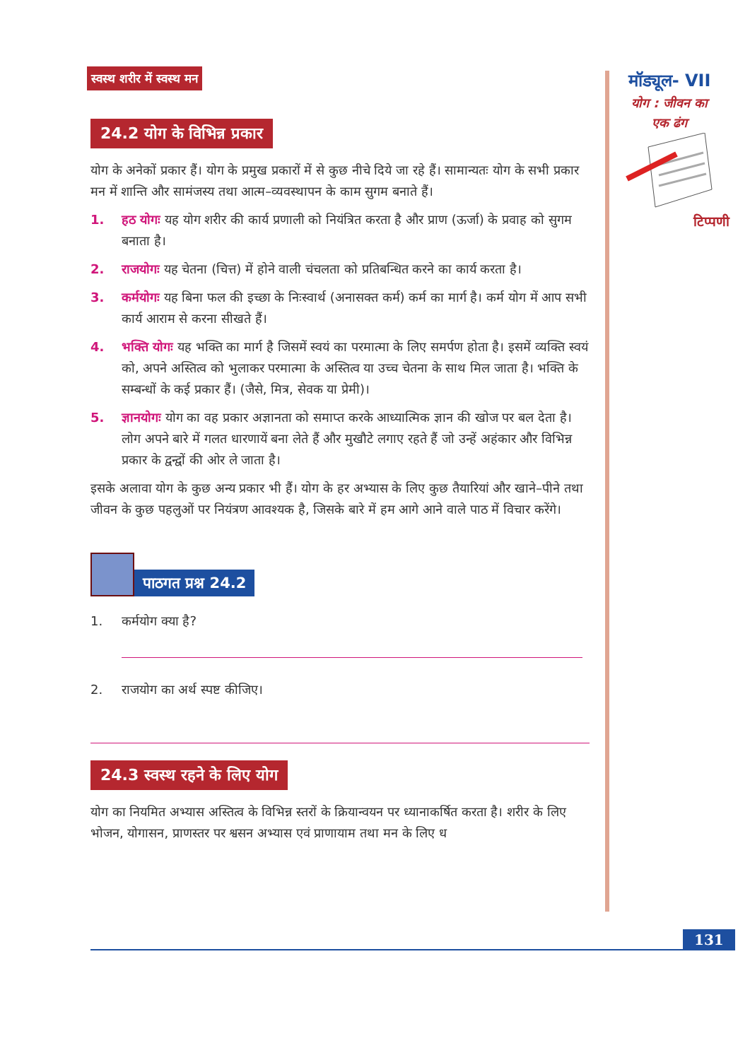स्वस्थ शरीर में स्वस्थ मन
24.2 योग के विभिन्न प्रकार
योग के अनेकों प्रकार हैं। योग के प्रमुख प्रकारों में से कुछ नीचे दिये जा रहे हैं। सामान्यतः योग के सभी प्रकार मन में शान्ति और सामंजस्य तथा आत्म–व्यवस्थापन के काम सुगम बनाते हैं।
1. हठ योगः यह योग शरीर की कार्य प्रणाली को नियंत्रित करता है और प्राण (ऊर्जा) के प्रवाह को सुगम बनाता है।
2. राजयोगः यह चेतना (चित्त) में होने वाली चंचलता को प्रतिबन्धित करने का कार्य करता है।
3. कर्मयोगः यह बिना फल की इच्छा के निःस्वार्थ (अनासक्त कर्म) कर्म का मार्ग है। कर्म योग में आप सभी कार्य आराम से करना सीखते हैं।
4. भक्ति योगः यह भक्ति का मार्ग है जिसमें स्वयं का परमात्मा के लिए समर्पण होता है। इसमें व्यक्ति स्वयं को, अपने अस्तित्व को भुलाकर परमात्मा के अस्तित्व या उच्च चेतना के साथ मिल जाता है। भक्ति के सम्बन्धों के कई प्रकार हैं। (जैसे, मित्र, सेवक या प्रेमी)।
5. ज्ञानयोगः योग का वह प्रकार अज्ञानता को समाप्त करके आध्यात्मिक ज्ञान की खोज पर बल देता है। लोग अपने बारे में गलत धारणायें बना लेते हैं और मुखौटे लगाए रहते हैं जो उन्हें अहंकार और विभिन्न प्रकार के द्वन्द्वों की ओर ले जाता है।
इसके अलावा योग के कुछ अन्य प्रकार भी हैं। योग के हर अभ्यास के लिए कुछ तैयारियां और खाने–पीने तथा जीवन के कुछ पहलुओं पर नियंत्रण आवश्यक है, जिसके बारे में हम आगे आने वाले पाठ में विचार करेंगे।
पाठगत प्रश्न 24.2
1. कर्मयोग क्या है?
2. राजयोग का अर्थ स्पष्ट कीजिए।
24.3 स्वस्थ रहने के लिए योग
योग का नियमित अभ्यास अस्तित्व के विभिन्न स्तरों के क्रियान्वयन पर ध्यानाकर्षित करता है। शरीर के लिए भोजन, योगासन, प्राणस्तर पर श्वसन अभ्यास एवं प्राणायाम तथा मन के लिए ध
मॉड्यूल- VII
योग : जीवन का
एक ढंग
टिप्पणी
131